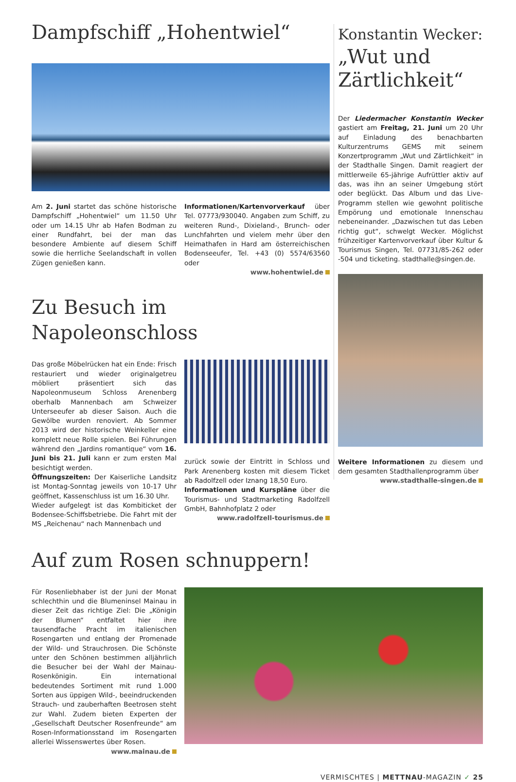Dampfschiff „Hohentwiel“
Am 2. Juni startet das schöne historische Dampfschiff „Hohentwiel“ um 11.50 Uhr oder um 14.15 Uhr ab Hafen Bodman zu einer Rundfahrt, bei der man das besondere Ambiente auf diesem Schiff sowie die herrliche Seelandschaft in vollen Zügen genießen kann.
Informationen/Kartenvorverkauf über Tel. 07773/930040. Angaben zum Schiff, zu weiteren Rund-, Dixieland-, Brunch- oder Lunchfahrten und vielem mehr über den Heimathafen in Hard am österreichischen Bodenseeufer, Tel. +43 (0) 5574/63560 oder
www.hohentwiel.de
Zu Besuch im Napoleonschloss
Das große Möbelrücken hat ein Ende: Frisch restauriert und wieder originalgetreu möbliert präsentiert sich das Napoleonmuseum Schloss Arenenberg oberhalb Mannenbach am Schweizer Unterseeufer ab dieser Saison. Auch die Gewölbe wurden renoviert. Ab Sommer 2013 wird der historische Weinkeller eine komplett neue Rolle spielen. Bei Führungen während den „Jardins romantique“ vom 16. Juni bis 21. Juli kann er zum ersten Mal besichtigt werden.
Öffnungszeiten: Der Kaiserliche Landsitz ist Montag-Sonntag jeweils von 10-17 Uhr geöffnet, Kassenschluss ist um 16.30 Uhr.
Wieder aufgelegt ist das Kombiticket der Bodensee-Schiffsbetriebe. Die Fahrt mit der MS „Reichenau“ nach Mannenbach und
zurück sowie der Eintritt in Schloss und Park Arenenberg kosten mit diesem Ticket ab Radolfzell oder Iznang 18,50 Euro.
Informationen und Kurspläne über die Tourismus- und Stadtmarketing Radolfzell GmbH, Bahnhofplatz 2 oder
www.radolfzell-tourismus.de
Konstantin Wecker:
„Wut und Zärtlichkeit“
Der Liedermacher Konstantin Wecker gastiert am Freitag, 21. Juni um 20 Uhr auf Einladung des benachbarten Kulturzentrums GEMS mit seinem Konzertprogramm „Wut und Zärtlichkeit“ in der Stadthalle Singen. Damit reagiert der mittlerweile 65-jährige Aufrüttler aktiv auf das, was ihn an seiner Umgebung stört oder beglückt. Das Album und das Live-Programm stellen wie gewohnt politische Empörung und emotionale Innenschau nebeneinander. „Dazwischen tut das Leben richtig gut“, schwelgt Wecker. Möglichst frühzeitiger Kartenvorverkauf über Kultur & Tourismus Singen, Tel. 07731/85-262 oder -504 und ticketing. stadthalle@singen.de.
Weitere Informationen zu diesem und dem gesamten Stadthallenprogramm über
www.stadthalle-singen.de
Auf zum Rosen schnuppern!
Für Rosenliebhaber ist der Juni der Monat schlechthin und die Blumeninsel Mainau in dieser Zeit das richtige Ziel: Die „Königin der Blumen“ entfaltet hier ihre tausendfache Pracht im italienischen Rosengarten und entlang der Promenade der Wild- und Strauchrosen. Die Schönste unter den Schönen bestimmen alljährlich die Besucher bei der Wahl der Mainau-Rosenkönigin. Ein international bedeutendes Sortiment mit rund 1.000 Sorten aus üppigen Wild-, beeindruckenden Strauch- und zauberhaften Beetrosen steht zur Wahl. Zudem bieten Experten der „Gesellschaft Deutscher Rosenfreunde“ am Rosen-Informationsstand im Rosengarten allerlei Wissenswertes über Rosen.
www.mainau.de
VERMISCHTES | METTNAU-MAGAZIN ✓ 25